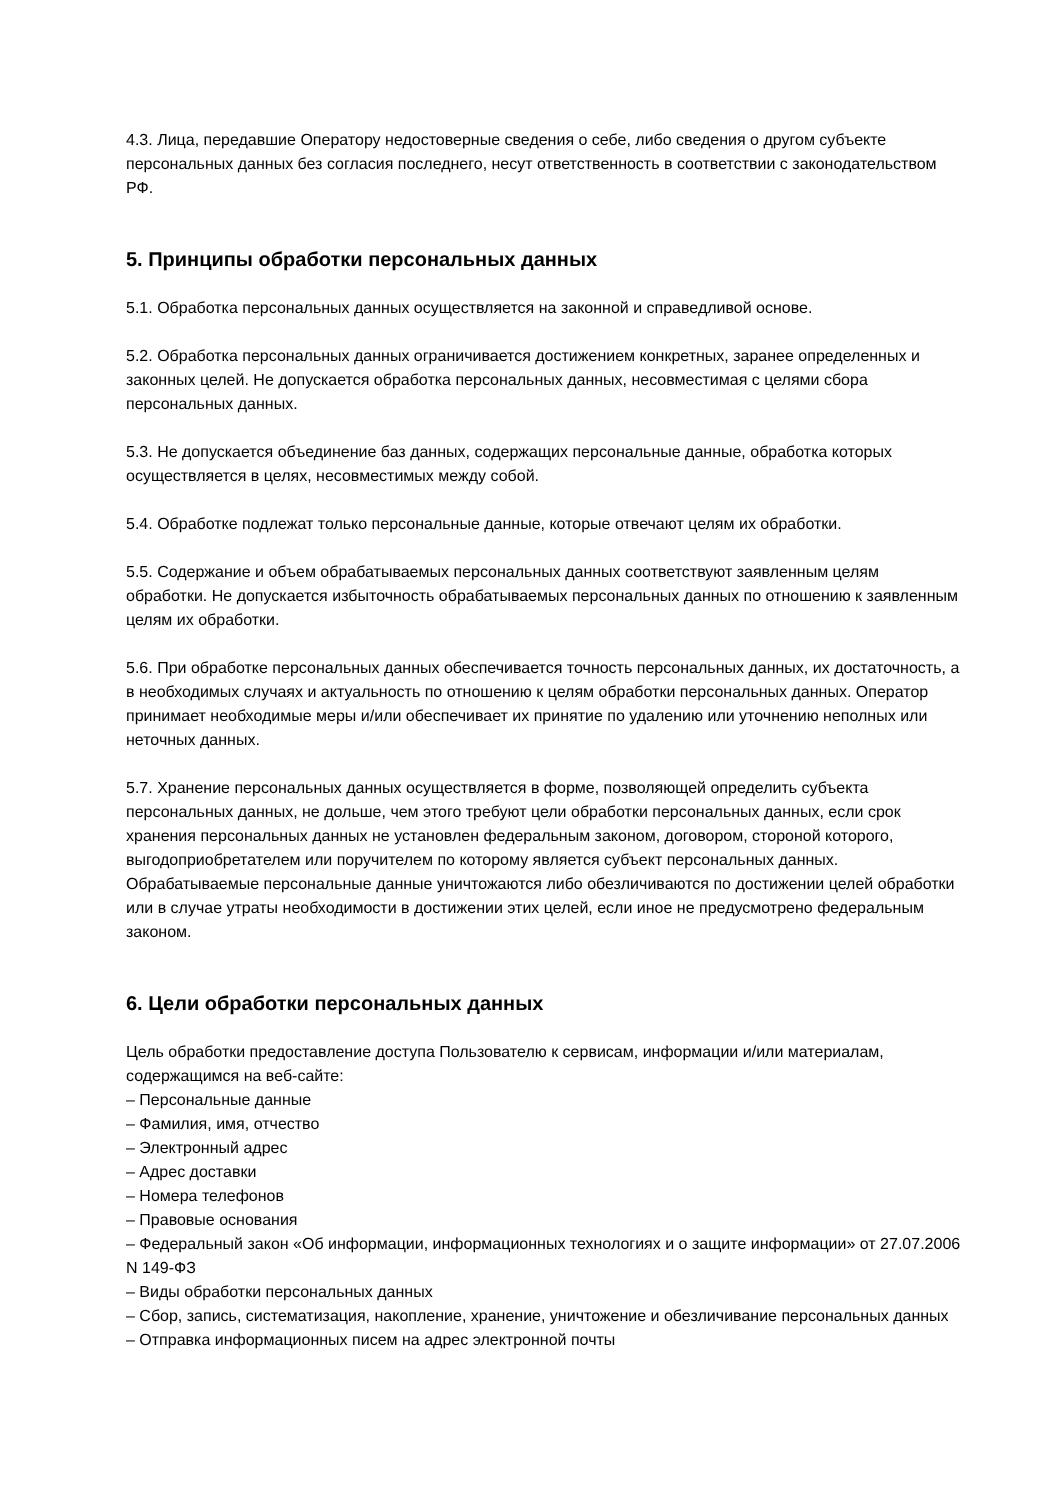4.3. Лица, передавшие Оператору недостоверные сведения о себе, либо сведения о другом субъекте персональных данных без согласия последнего, несут ответственность в соответствии с законодательством РФ.
5. Принципы обработки персональных данных
5.1. Обработка персональных данных осуществляется на законной и справедливой основе.
5.2. Обработка персональных данных ограничивается достижением конкретных, заранее определенных и законных целей. Не допускается обработка персональных данных, несовместимая с целями сбора персональных данных.
5.3. Не допускается объединение баз данных, содержащих персональные данные, обработка которых осуществляется в целях, несовместимых между собой.
5.4. Обработке подлежат только персональные данные, которые отвечают целям их обработки.
5.5. Содержание и объем обрабатываемых персональных данных соответствуют заявленным целям обработки. Не допускается избыточность обрабатываемых персональных данных по отношению к заявленным целям их обработки.
5.6. При обработке персональных данных обеспечивается точность персональных данных, их достаточность, а в необходимых случаях и актуальность по отношению к целям обработки персональных данных. Оператор принимает необходимые меры и/или обеспечивает их принятие по удалению или уточнению неполных или неточных данных.
5.7. Хранение персональных данных осуществляется в форме, позволяющей определить субъекта персональных данных, не дольше, чем этого требуют цели обработки персональных данных, если срок хранения персональных данных не установлен федеральным законом, договором, стороной которого, выгодоприобретателем или поручителем по которому является субъект персональных данных. Обрабатываемые персональные данные уничтожаются либо обезличиваются по достижении целей обработки или в случае утраты необходимости в достижении этих целей, если иное не предусмотрено федеральным законом.
6. Цели обработки персональных данных
Цель обработки предоставление доступа Пользователю к сервисам, информации и/или материалам, содержащимся на веб-сайте:
– Персональные данные
– Фамилия, имя, отчество
– Электронный адрес
– Адрес доставки
– Номера телефонов
– Правовые основания
– Федеральный закон «Об информации, информационных технологиях и о защите информации» от 27.07.2006 N 149-ФЗ
– Виды обработки персональных данных
– Сбор, запись, систематизация, накопление, хранение, уничтожение и обезличивание персональных данных
– Отправка информационных писем на адрес электронной почты